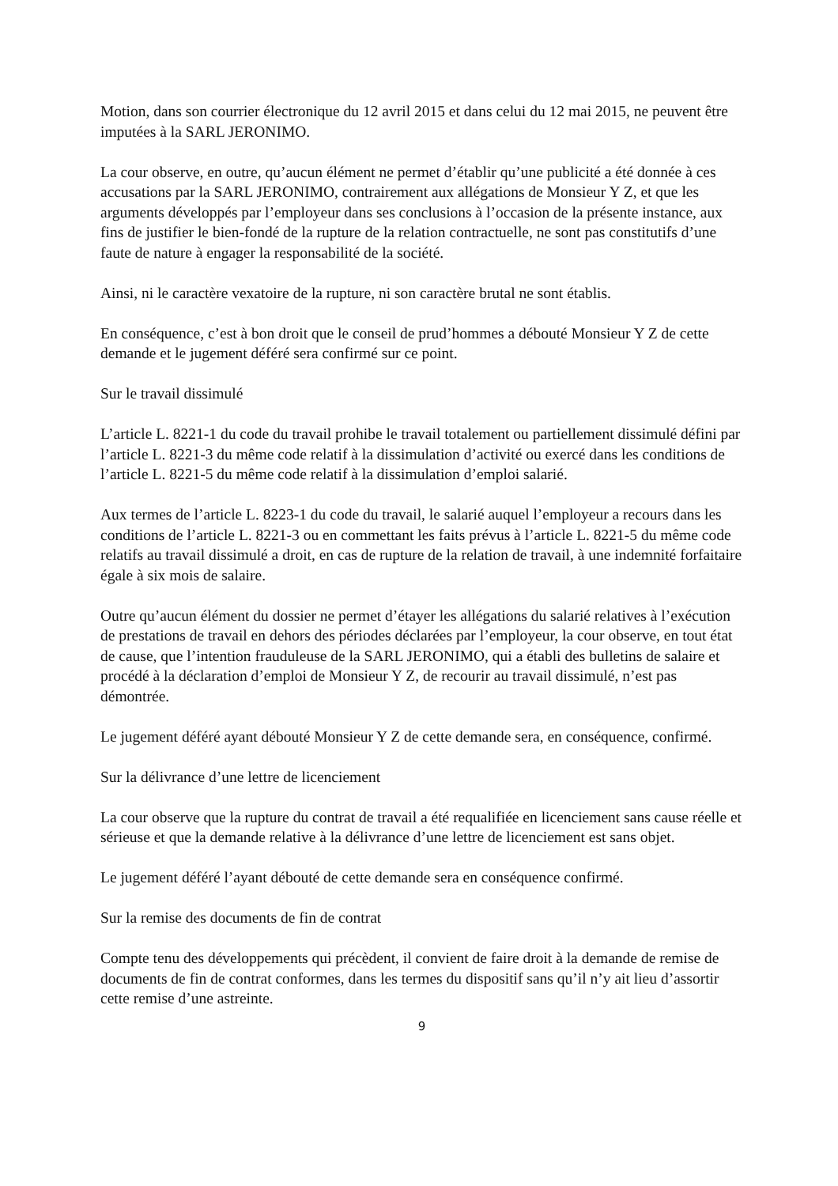Motion, dans son courrier électronique du 12 avril 2015 et dans celui du 12 mai 2015, ne peuvent être imputées à la SARL JERONIMO.
La cour observe, en outre, qu’aucun élément ne permet d’établir qu’une publicité a été donnée à ces accusations par la SARL JERONIMO, contrairement aux allégations de Monsieur Y Z, et que les arguments développés par l’employeur dans ses conclusions à l’occasion de la présente instance, aux fins de justifier le bien-fondé de la rupture de la relation contractuelle, ne sont pas constitutifs d’une faute de nature à engager la responsabilité de la société.
Ainsi, ni le caractère vexatoire de la rupture, ni son caractère brutal ne sont établis.
En conséquence, c’est à bon droit que le conseil de prud’hommes a débouté Monsieur Y Z de cette demande et le jugement déféré sera confirmé sur ce point.
Sur le travail dissimulé
L’article L. 8221-1 du code du travail prohibe le travail totalement ou partiellement dissimulé défini par l’article L. 8221-3 du même code relatif à la dissimulation d’activité ou exercé dans les conditions de l’article L. 8221-5 du même code relatif à la dissimulation d’emploi salarié.
Aux termes de l’article L. 8223-1 du code du travail, le salarié auquel l’employeur a recours dans les conditions de l’article L. 8221-3 ou en commettant les faits prévus à l’article L. 8221-5 du même code relatifs au travail dissimulé a droit, en cas de rupture de la relation de travail, à une indemnité forfaitaire égale à six mois de salaire.
Outre qu’aucun élément du dossier ne permet d’étayer les allégations du salarié relatives à l’exécution de prestations de travail en dehors des périodes déclarées par l’employeur, la cour observe, en tout état de cause, que l’intention frauduleuse de la SARL JERONIMO, qui a établi des bulletins de salaire et procédé à la déclaration d’emploi de Monsieur Y Z, de recourir au travail dissimulé, n’est pas démontrée.
Le jugement déféré ayant débouté Monsieur Y Z de cette demande sera, en conséquence, confirmé.
Sur la délivrance d’une lettre de licenciement
La cour observe que la rupture du contrat de travail a été requalifiée en licenciement sans cause réelle et sérieuse et que la demande relative à la délivrance d’une lettre de licenciement est sans objet.
Le jugement déféré l’ayant débouté de cette demande sera en conséquence confirmé.
Sur la remise des documents de fin de contrat
Compte tenu des développements qui précèdent, il convient de faire droit à la demande de remise de documents de fin de contrat conformes, dans les termes du dispositif sans qu’il n’y ait lieu d’assortir cette remise d’une astreinte.
9